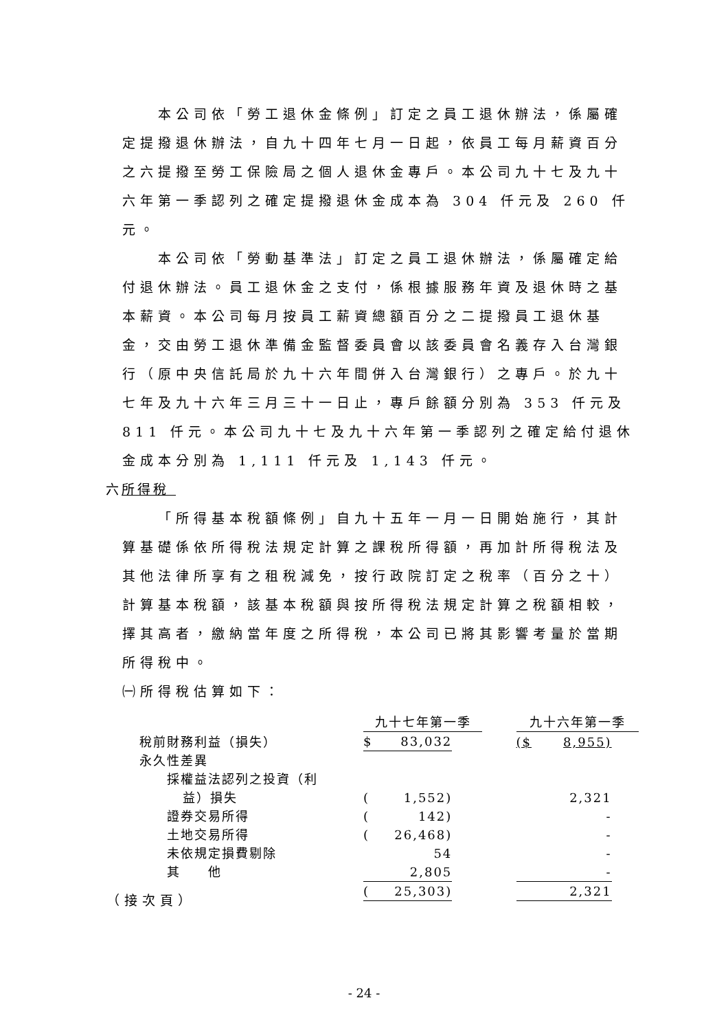本公司依「勞工退休金條例」訂定之員工退休辦法，係屬確定提撥退休辦法，自九十四年七月一日起，依員工每月薪資百分之六提撥至勞工保險局之個人退休金專戶。本公司九十七及九十六年第一季認列之確定提撥退休金成本為 304 仟元及 260 仟元。
本公司依「勞動基準法」訂定之員工退休辦法，係屬確定給付退休辦法。員工退休金之支付，係根據服務年資及退休時之基本薪資。本公司每月按員工薪資總額百分之二提撥員工退休基金，交由勞工退休準備金監督委員會以該委員會名義存入台灣銀行（原中央信託局於九十六年間併入台灣銀行）之專戶。於九十七年及九十六年三月三十一日止，專戶餘額分別為 353 仟元及 811 仟元。本公司九十七及九十六年第一季認列之確定給付退休金成本分別為 1,111 仟元及 1,143 仟元。
六所得稅
「所得基本稅額條例」自九十五年一月一日開始施行，其計算基礎係依所得稅法規定計算之課稅所得額，再加計所得稅法及其他法律所享有之租稅減免，按行政院訂定之稅率（百分之十）計算基本稅額，該基本稅額與按所得稅法規定計算之稅額相較，擇其高者，繳納當年度之所得稅，本公司已將其影響考量於當期所得稅中。
㈠所得稅估算如下：
| | 九十七年第一季 | | | | 九十六年第一季 | | |
| 稅前財務利益（損失） | $ | 83,032 | | | ($ | 8,955) | |
| 永久性差異 | | | | | | | |
| 採權益法認列之投資（利 益）損失 | ( | 1,552) | | | | 2,321 | |
| 證券交易所得 | ( | 142) | | | | - | |
| 土地交易所得 | ( | 26,468) | | | | - | |
| 未依規定損費剔除 | | 54 | | | | - | |
| 其 他 | | 2,805 | | | | - | |
| | ( | 25,303) | | | | 2,321 | |
（接次頁）
- 24 -